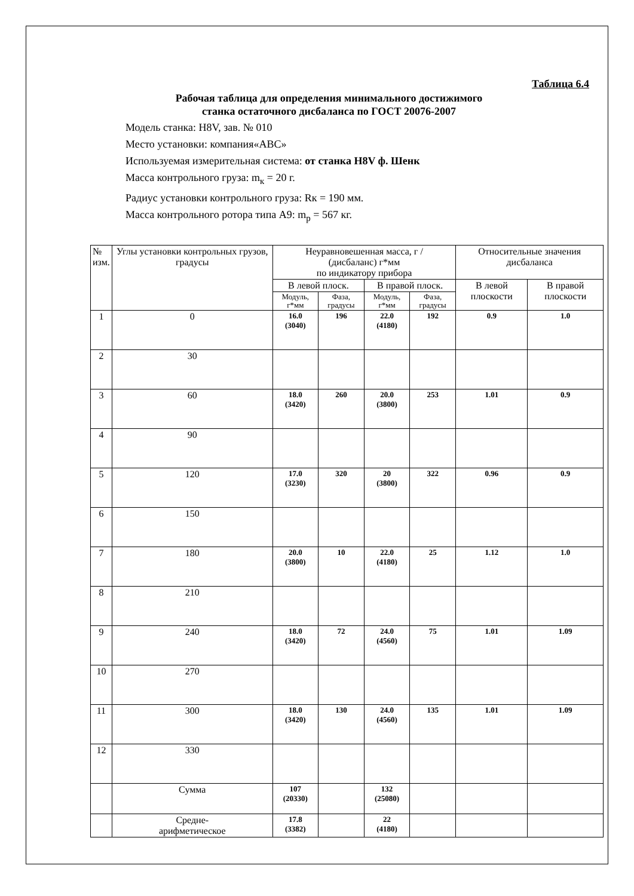Таблица 6.4
Рабочая таблица для определения минимального достижимого
станка остаточного дисбаланса по ГОСТ 20076-2007
Модель станка: H8V, зав. № 010
Место установки: компания«АВС»
Используемая измерительная система: от станка H8V ф. Шенк
Масса контрольного груза: m<sub>к</sub> = 20 г.
Радиус установки контрольного груза: Rк = 190 мм.
Масса контрольного ротора типа А9: m<sub>р</sub> = 567 кг.
| № изм. | Углы установки контрольных грузов, градусы | Неуравновешенная масса, г / (дисбаланс) г*мм по индикатору прибора | | | | Относительные значения дисбаланса | |
| --- | --- | --- | --- | --- | --- | --- | --- |
| | | В левой плоск. | | В правой плоск. | | В левой плоскости | В правой плоскости |
| | | Модуль, г*мм | Фаза, градусы | Модуль, г*мм | Фаза, градусы | | |
| 1 | 0 | 16.0 (3040) | 196 | 22.0 (4180) | 192 | 0.9 | 1.0 |
| 2 | 30 | | | | | | |
| 3 | 60 | 18.0 (3420) | 260 | 20.0 (3800) | 253 | 1.01 | 0.9 |
| 4 | 90 | | | | | | |
| 5 | 120 | 17.0 (3230) | 320 | 20 (3800) | 322 | 0.96 | 0.9 |
| 6 | 150 | | | | | | |
| 7 | 180 | 20.0 (3800) | 10 | 22.0 (4180) | 25 | 1.12 | 1.0 |
| 8 | 210 | | | | | | |
| 9 | 240 | 18.0 (3420) | 72 | 24.0 (4560) | 75 | 1.01 | 1.09 |
| 10 | 270 | | | | | | |
| 11 | 300 | 18.0 (3420) | 130 | 24.0 (4560) | 135 | 1.01 | 1.09 |
| 12 | 330 | | | | | | |
| | Сумма | 107 (20330) | | 132 (25080) | | | |
| | Средне- арифметическое | 17.8 (3382) | | 22 (4180) | | | |